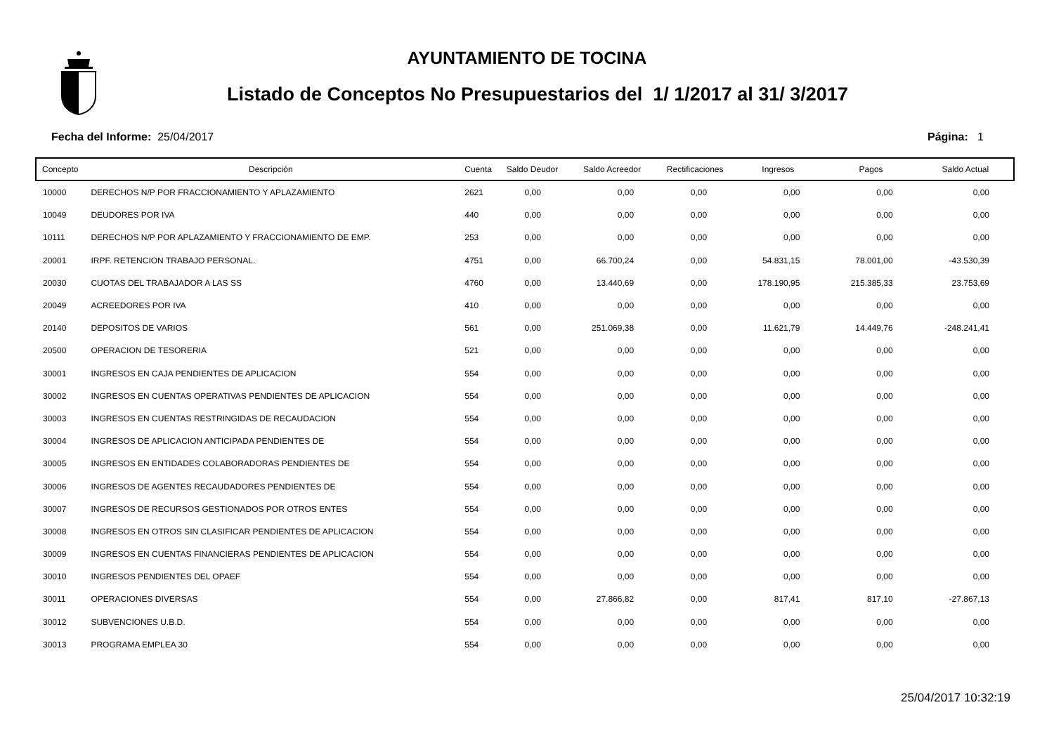AYUNTAMIENTO DE TOCINA
Listado de Conceptos No Presupuestarios del 1/ 1/2017 al 31/ 3/2017
Fecha del Informe: 25/04/2017 Página: 1
| Concepto | Descripción | Cuenta | Saldo Deudor | Saldo Acreedor | Rectificaciones | Ingresos | Pagos | Saldo Actual |
| --- | --- | --- | --- | --- | --- | --- | --- | --- |
| 10000 | DERECHOS N/P POR FRACCIONAMIENTO Y APLAZAMIENTO | 2621 | 0,00 | 0,00 | 0,00 | 0,00 | 0,00 | 0,00 |
| 10049 | DEUDORES POR IVA | 440 | 0,00 | 0,00 | 0,00 | 0,00 | 0,00 | 0,00 |
| 10111 | DERECHOS N/P POR APLAZAMIENTO Y FRACCIONAMIENTO DE EMP. | 253 | 0,00 | 0,00 | 0,00 | 0,00 | 0,00 | 0,00 |
| 20001 | IRPF. RETENCION TRABAJO PERSONAL. | 4751 | 0,00 | 66.700,24 | 0,00 | 54.831,15 | 78.001,00 | -43.530,39 |
| 20030 | CUOTAS DEL TRABAJADOR A LAS SS | 4760 | 0,00 | 13.440,69 | 0,00 | 178.190,95 | 215.385,33 | 23.753,69 |
| 20049 | ACREEDORES POR IVA | 410 | 0,00 | 0,00 | 0,00 | 0,00 | 0,00 | 0,00 |
| 20140 | DEPOSITOS DE VARIOS | 561 | 0,00 | 251.069,38 | 0,00 | 11.621,79 | 14.449,76 | -248.241,41 |
| 20500 | OPERACION DE TESORERIA | 521 | 0,00 | 0,00 | 0,00 | 0,00 | 0,00 | 0,00 |
| 30001 | INGRESOS EN CAJA PENDIENTES DE APLICACION | 554 | 0,00 | 0,00 | 0,00 | 0,00 | 0,00 | 0,00 |
| 30002 | INGRESOS EN CUENTAS OPERATIVAS PENDIENTES DE APLICACION | 554 | 0,00 | 0,00 | 0,00 | 0,00 | 0,00 | 0,00 |
| 30003 | INGRESOS EN CUENTAS RESTRINGIDAS DE RECAUDACION | 554 | 0,00 | 0,00 | 0,00 | 0,00 | 0,00 | 0,00 |
| 30004 | INGRESOS DE APLICACION ANTICIPADA PENDIENTES DE | 554 | 0,00 | 0,00 | 0,00 | 0,00 | 0,00 | 0,00 |
| 30005 | INGRESOS EN ENTIDADES COLABORADORAS PENDIENTES DE | 554 | 0,00 | 0,00 | 0,00 | 0,00 | 0,00 | 0,00 |
| 30006 | INGRESOS DE AGENTES RECAUDADORES PENDIENTES DE | 554 | 0,00 | 0,00 | 0,00 | 0,00 | 0,00 | 0,00 |
| 30007 | INGRESOS DE RECURSOS GESTIONADOS POR OTROS ENTES | 554 | 0,00 | 0,00 | 0,00 | 0,00 | 0,00 | 0,00 |
| 30008 | INGRESOS EN OTROS SIN CLASIFICAR PENDIENTES DE APLICACION | 554 | 0,00 | 0,00 | 0,00 | 0,00 | 0,00 | 0,00 |
| 30009 | INGRESOS EN CUENTAS FINANCIERAS PENDIENTES DE APLICACION | 554 | 0,00 | 0,00 | 0,00 | 0,00 | 0,00 | 0,00 |
| 30010 | INGRESOS PENDIENTES DEL OPAEF | 554 | 0,00 | 0,00 | 0,00 | 0,00 | 0,00 | 0,00 |
| 30011 | OPERACIONES DIVERSAS | 554 | 0,00 | 27.866,82 | 0,00 | 817,41 | 817,10 | -27.867,13 |
| 30012 | SUBVENCIONES U.B.D. | 554 | 0,00 | 0,00 | 0,00 | 0,00 | 0,00 | 0,00 |
| 30013 | PROGRAMA EMPLEA 30 | 554 | 0,00 | 0,00 | 0,00 | 0,00 | 0,00 | 0,00 |
25/04/2017 10:32:19